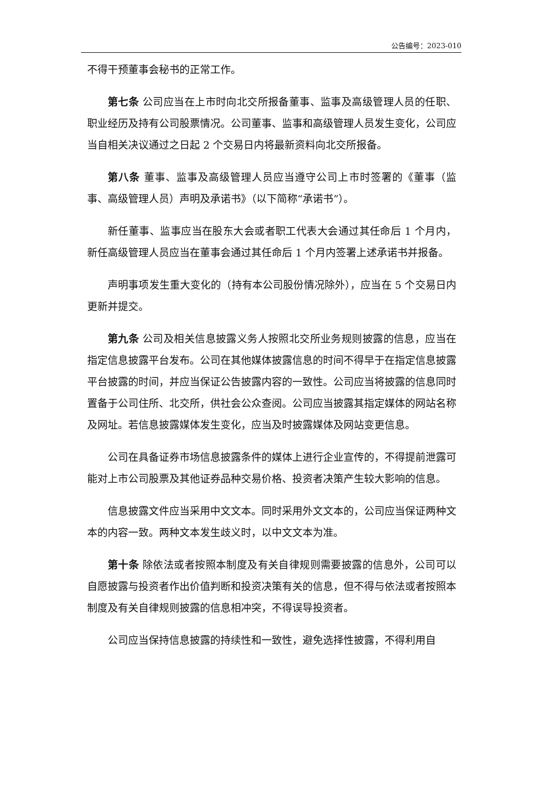公告编号：2023-010
不得干预董事会秘书的正常工作。
第七条 公司应当在上市时向北交所报备董事、监事及高级管理人员的任职、职业经历及持有公司股票情况。公司董事、监事和高级管理人员发生变化，公司应当自相关决议通过之日起 2 个交易日内将最新资料向北交所报备。
第八条 董事、监事及高级管理人员应当遵守公司上市时签署的《董事（监事、高级管理人员）声明及承诺书》（以下简称“承诺书”）。
新任董事、监事应当在股东大会或者职工代表大会通过其任命后 1 个月内，新任高级管理人员应当在董事会通过其任命后 1 个月内签署上述承诺书并报备。
声明事项发生重大变化的（持有本公司股份情况除外），应当在 5 个交易日内更新并提交。
第九条 公司及相关信息披露义务人按照北交所业务规则披露的信息，应当在指定信息披露平台发布。公司在其他媒体披露信息的时间不得早于在指定信息披露平台披露的时间，并应当保证公告披露内容的一致性。公司应当将披露的信息同时置备于公司住所、北交所，供社会公众查阅。公司应当披露其指定媒体的网站名称及网址。若信息披露媒体发生变化，应当及时披露媒体及网站变更信息。
公司在具备证券市场信息披露条件的媒体上进行企业宣传的，不得提前泄露可能对上市公司股票及其他证券品种交易价格、投资者决策产生较大影响的信息。
信息披露文件应当采用中文文本。同时采用外文文本的，公司应当保证两种文本的内容一致。两种文本发生歧义时，以中文文本为准。
第十条 除依法或者按照本制度及有关自律规则需要披露的信息外，公司可以自愿披露与投资者作出价值判断和投资决策有关的信息，但不得与依法或者按照本制度及有关自律规则披露的信息相冲突，不得误导投资者。
公司应当保持信息披露的持续性和一致性，避免选择性披露，不得利用自